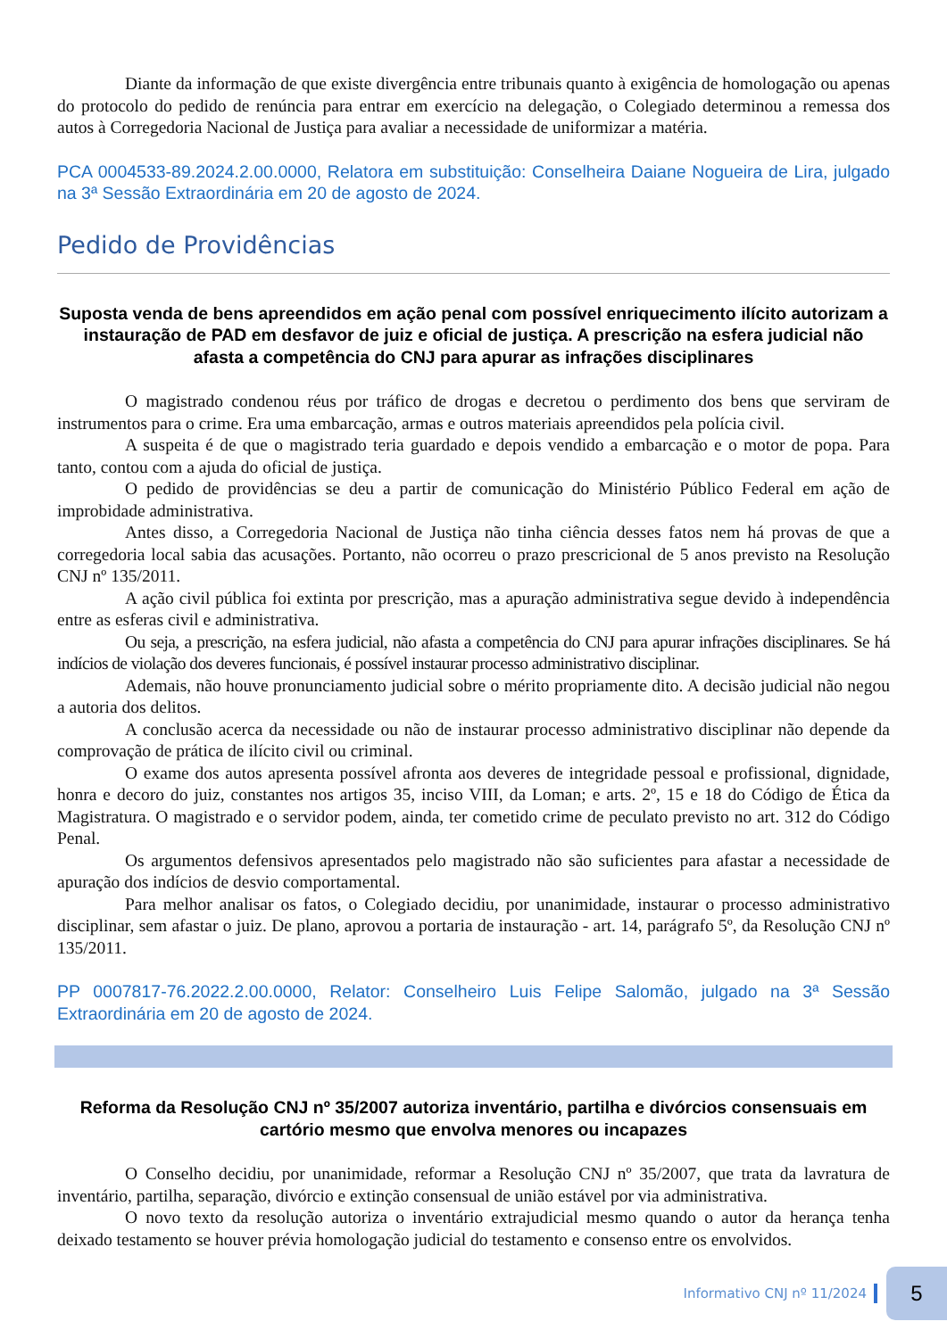Diante da informação de que existe divergência entre tribunais quanto à exigência de homologação ou apenas do protocolo do pedido de renúncia para entrar em exercício na delegação, o Colegiado determinou a remessa dos autos à Corregedoria Nacional de Justiça para avaliar a necessidade de uniformizar a matéria.
PCA 0004533-89.2024.2.00.0000, Relatora em substituição: Conselheira Daiane Nogueira de Lira, julgado na 3ª Sessão Extraordinária em 20 de agosto de 2024.
Pedido de Providências
Suposta venda de bens apreendidos em ação penal com possível enriquecimento ilícito autorizam a instauração de PAD em desfavor de juiz e oficial de justiça. A prescrição na esfera judicial não afasta a competência do CNJ para apurar as infrações disciplinares
O magistrado condenou réus por tráfico de drogas e decretou o perdimento dos bens que serviram de instrumentos para o crime. Era uma embarcação, armas e outros materiais apreendidos pela polícia civil.
A suspeita é de que o magistrado teria guardado e depois vendido a embarcação e o motor de popa. Para tanto, contou com a ajuda do oficial de justiça.
O pedido de providências se deu a partir de comunicação do Ministério Público Federal em ação de improbidade administrativa.
Antes disso, a Corregedoria Nacional de Justiça não tinha ciência desses fatos nem há provas de que a corregedoria local sabia das acusações. Portanto, não ocorreu o prazo prescricional de 5 anos previsto na Resolução CNJ nº 135/2011.
A ação civil pública foi extinta por prescrição, mas a apuração administrativa segue devido à independência entre as esferas civil e administrativa.
Ou seja, a prescrição, na esfera judicial, não afasta a competência do CNJ para apurar infrações disciplinares. Se há indícios de violação dos deveres funcionais, é possível instaurar processo administrativo disciplinar.
Ademais, não houve pronunciamento judicial sobre o mérito propriamente dito. A decisão judicial não negou a autoria dos delitos.
A conclusão acerca da necessidade ou não de instaurar processo administrativo disciplinar não depende da comprovação de prática de ilícito civil ou criminal.
O exame dos autos apresenta possível afronta aos deveres de integridade pessoal e profissional, dignidade, honra e decoro do juiz, constantes nos artigos 35, inciso VIII, da Loman; e arts. 2º, 15 e 18 do Código de Ética da Magistratura. O magistrado e o servidor podem, ainda, ter cometido crime de peculato previsto no art. 312 do Código Penal.
Os argumentos defensivos apresentados pelo magistrado não são suficientes para afastar a necessidade de apuração dos indícios de desvio comportamental.
Para melhor analisar os fatos, o Colegiado decidiu, por unanimidade, instaurar o processo administrativo disciplinar, sem afastar o juiz. De plano, aprovou a portaria de instauração - art. 14, parágrafo 5º, da Resolução CNJ nº 135/2011.
PP 0007817-76.2022.2.00.0000, Relator: Conselheiro Luis Felipe Salomão, julgado na 3ª Sessão Extraordinária em 20 de agosto de 2024.
Reforma da Resolução CNJ nº 35/2007 autoriza inventário, partilha e divórcios consensuais em cartório mesmo que envolva menores ou incapazes
O Conselho decidiu, por unanimidade, reformar a Resolução CNJ nº 35/2007, que trata da lavratura de inventário, partilha, separação, divórcio e extinção consensual de união estável por via administrativa.
O novo texto da resolução autoriza o inventário extrajudicial mesmo quando o autor da herança tenha deixado testamento se houver prévia homologação judicial do testamento e consenso entre os envolvidos.
Informativo CNJ nº 11/2024
5